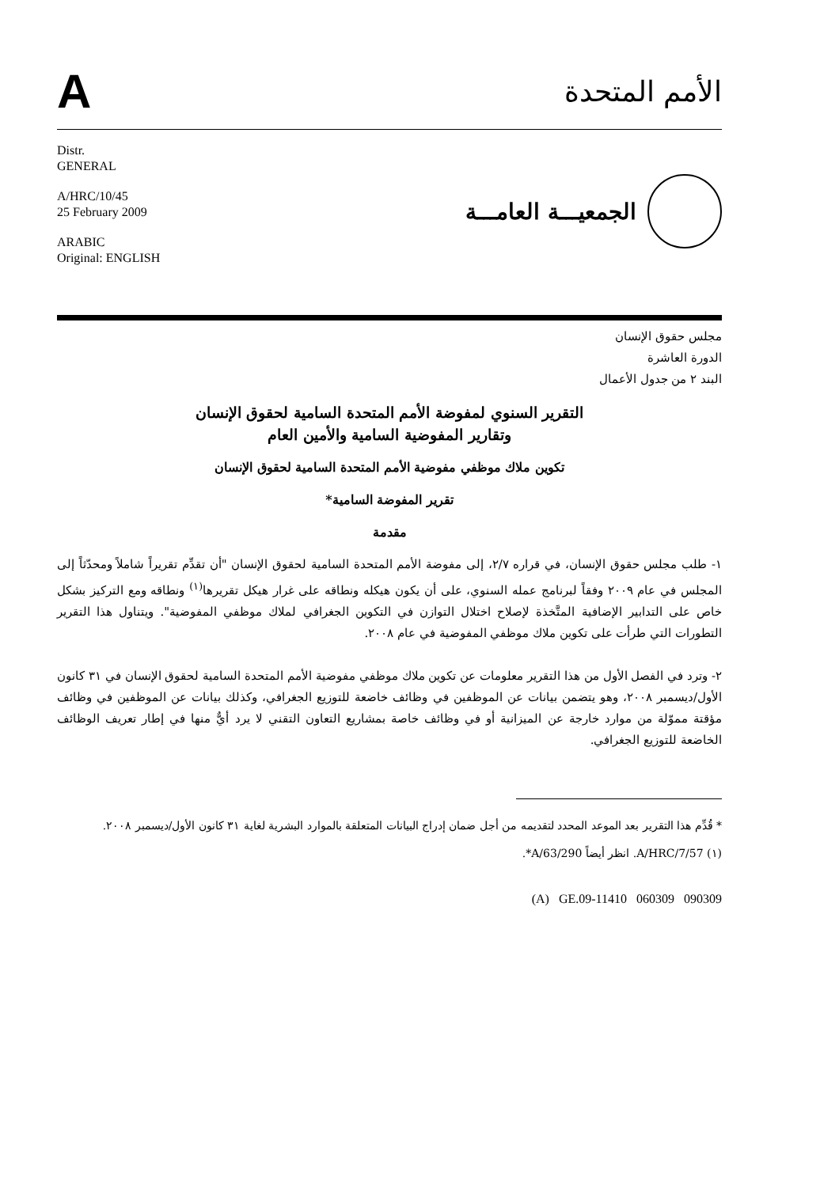Aالأمم المتحدة
Distr.
GENERAL
A/HRC/10/45
25 February 2009
ARABIC
Original: ENGLISH
الجمعيـــة العامـــة
مجلس حقوق الإنسان
الدورة العاشرة
البند ٢ من جدول الأعمال
التقرير السنوي لمفوضة الأمم المتحدة السامية لحقوق الإنسان
وتقارير المفوضية السامية والأمين العام
تكوين ملاك موظفي مفوضية الأمم المتحدة السامية لحقوق الإنسان
تقرير المفوضة السامية*
مقدمة
١- طلب مجلس حقوق الإنسان، في قراره ٢/٧، إلى مفوضة الأمم المتحدة السامية لحقوق الإنسان "أن تقدِّم تقريراً شاملاً ومحدّثاً إلى المجلس في عام ٢٠٠٩ وفقاً لبرنامج عمله السنوي، على أن يكون هيكله ونطاقه على غرار هيكل تقريرها<sup>(١)</sup> ونطاقه ومع التركيز بشكل خاص على التدابير الإضافية المتَّخذة لإصلاح اختلال التوازن في التكوين الجغرافي لملاك موظفي المفوضية". ويتناول هذا التقرير التطورات التي طرأت على تكوين ملاك موظفي المفوضية في عام ٢٠٠٨.
٢- وترد في الفصل الأول من هذا التقرير معلومات عن تكوين ملاك موظفي مفوضية الأمم المتحدة السامية لحقوق الإنسان في ٣١ كانون الأول/ديسمبر ٢٠٠٨، وهو يتضمن بيانات عن الموظفين في وظائف خاضعة للتوزيع الجغرافي، وكذلك بيانات عن الموظفين في وظائف مؤقتة مموّلة من موارد خارجة عن الميزانية أو في وظائف خاصة بمشاريع التعاون التقني لا يرد أيٌّ منها في إطار تعريف الوظائف الخاضعة للتوزيع الجغرافي.
* قُدِّم هذا التقرير بعد الموعد المحدد لتقديمه من أجل ضمان إدراج البيانات المتعلقة بالموارد البشرية لغاية ٣١ كانون الأول/ديسمبر ٢٠٠٨.
(١) A/HRC/7/57. انظر أيضاً A/63/290*.
(A) GE.09-11410 060309 090309